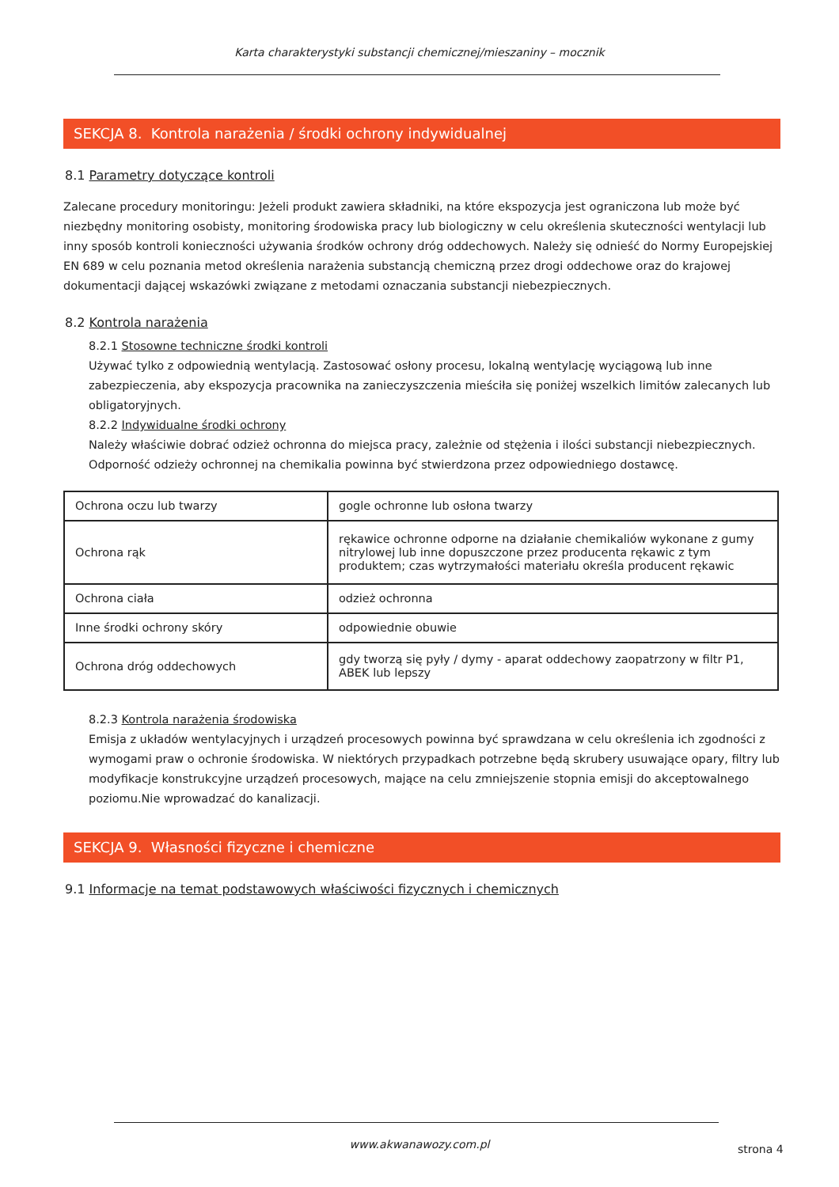Karta charakterystyki substancji chemicznej/mieszaniny – mocznik
SEKCJA 8. Kontrola narażenia / środki ochrony indywidualnej
8.1 Parametry dotyczące kontroli
Zalecane procedury monitoringu: Jeżeli produkt zawiera składniki, na które ekspozycja jest ograniczona lub może być niezbędny monitoring osobisty, monitoring środowiska pracy lub biologiczny w celu określenia skuteczności wentylacji lub inny sposób kontroli konieczności używania środków ochrony dróg oddechowych. Należy się odnieść do Normy Europejskiej EN 689 w celu poznania metod określenia narażenia substancją chemiczną przez drogi oddechowe oraz do krajowej dokumentacji dającej wskazówki związane z metodami oznaczania substancji niebezpiecznych.
8.2 Kontrola narażenia
8.2.1 Stosowne techniczne środki kontroli
Używać tylko z odpowiednią wentylacją. Zastosować osłony procesu, lokalną wentylację wyciągową lub inne zabezpieczenia, aby ekspozycja pracownika na zanieczyszczenia mieściła się poniżej wszelkich limitów zalecanych lub obligatoryjnych.
8.2.2 Indywidualne środki ochrony
Należy właściwie dobrać odzież ochronna do miejsca pracy, zależnie od stężenia i ilości substancji niebezpiecznych. Odporność odzieży ochronnej na chemikalia powinna być stwierdzona przez odpowiedniego dostawcę.
| Ochrona oczu lub twarzy | gogle ochronne lub osłona twarzy |
| Ochrona rąk | rękawice ochronne odporne na działanie chemikaliów wykonane z gumy nitrylowej lub inne dopuszczone przez producenta rękawic z tym produktem; czas wytrzymałości materiału określa producent rękawic |
| Ochrona ciała | odzież ochronna |
| Inne środki ochrony skóry | odpowiednie obuwie |
| Ochrona dróg oddechowych | gdy tworzą się pyły / dymy - aparat oddechowy zaopatrzony w filtr P1, ABEK lub lepszy |
8.2.3 Kontrola narażenia środowiska
Emisja z układów wentylacyjnych i urządzeń procesowych powinna być sprawdzana w celu określenia ich zgodności z wymogami praw o ochronie środowiska. W niektórych przypadkach potrzebne będą skrubery usuwające opary, filtry lub modyfikacje konstrukcyjne urządzeń procesowych, mające na celu zmniejszenie stopnia emisji do akceptowalnego poziomu.Nie wprowadzać do kanalizacji.
SEKCJA 9. Własności fizyczne i chemiczne
9.1 Informacje na temat podstawowych właściwości fizycznych i chemicznych
www.akwanawozy.com.pl strona 4